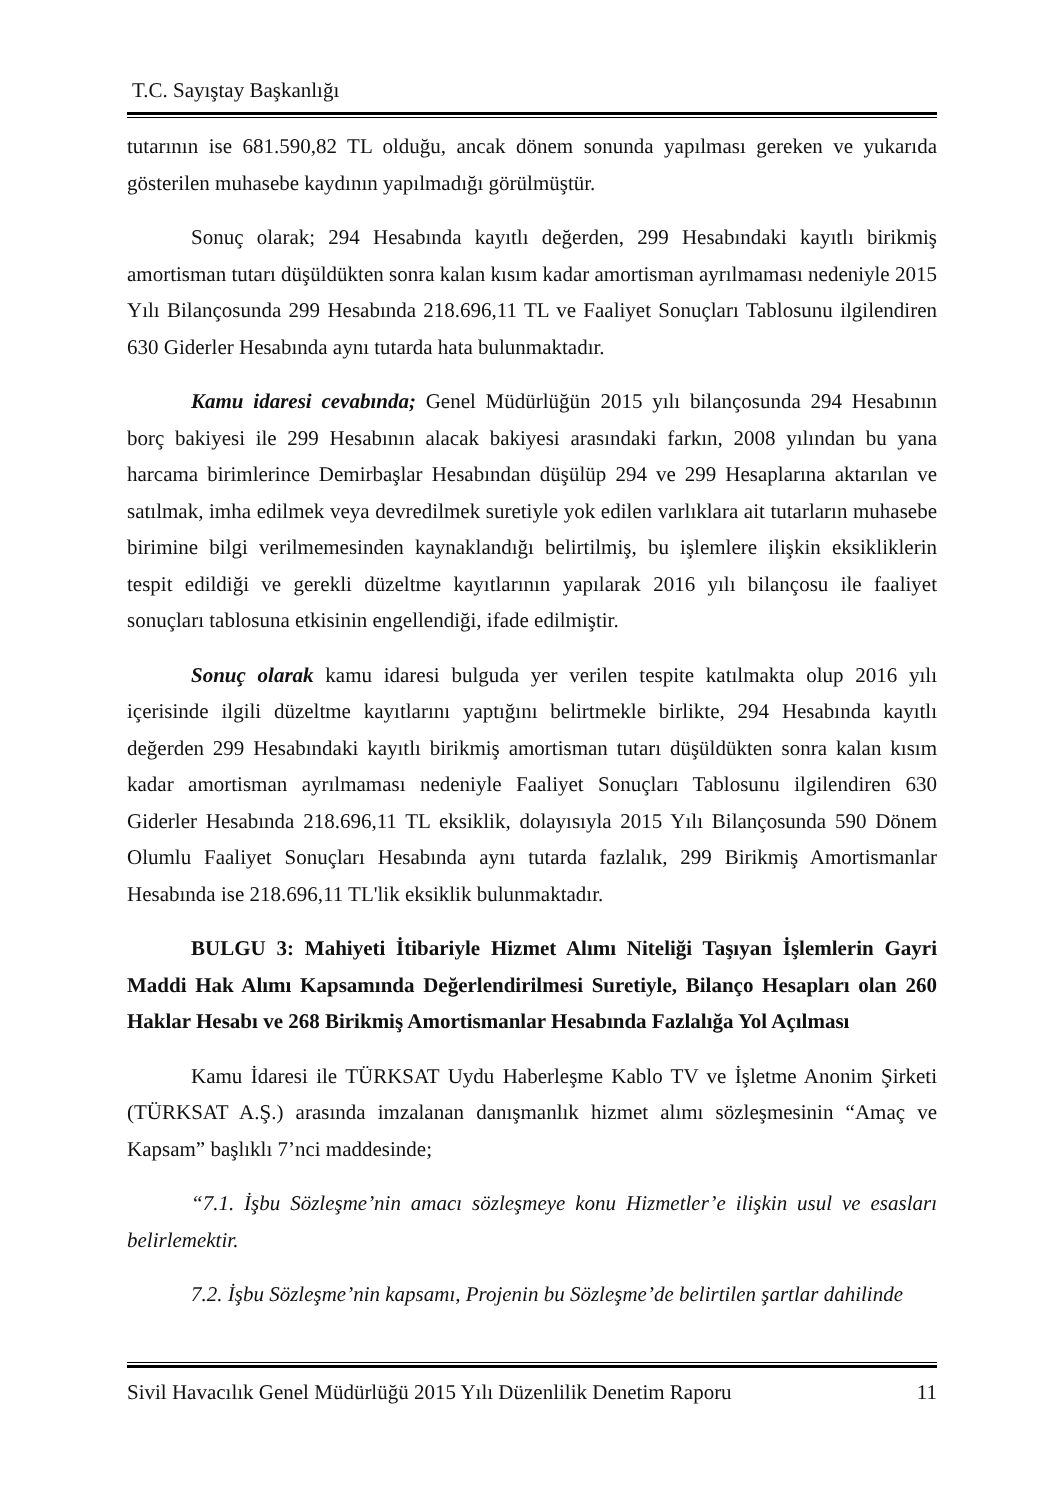T.C. Sayıştay Başkanlığı
tutarının ise 681.590,82 TL olduğu, ancak dönem sonunda yapılması gereken ve yukarıda gösterilen muhasebe kaydının yapılmadığı görülmüştür.
Sonuç olarak; 294 Hesabında kayıtlı değerden, 299 Hesabındaki kayıtlı birikmiş amortisman tutarı düşüldükten sonra kalan kısım kadar amortisman ayrılmaması nedeniyle 2015 Yılı Bilançosunda 299 Hesabında 218.696,11 TL ve Faaliyet Sonuçları Tablosunu ilgilendiren 630 Giderler Hesabında aynı tutarda hata bulunmaktadır.
Kamu idaresi cevabında; Genel Müdürlüğün 2015 yılı bilançosunda 294 Hesabının borç bakiyesi ile 299 Hesabının alacak bakiyesi arasındaki farkın, 2008 yılından bu yana harcama birimlerince Demirbaşlar Hesabından düşülüp 294 ve 299 Hesaplarına aktarılan ve satılmak, imha edilmek veya devredilmek suretiyle yok edilen varlıklara ait tutarların muhasebe birimine bilgi verilmemesinden kaynaklandığı belirtilmiş, bu işlemlere ilişkin eksikliklerin tespit edildiği ve gerekli düzeltme kayıtlarının yapılarak 2016 yılı bilançosu ile faaliyet sonuçları tablosuna etkisinin engellendiği, ifade edilmiştir.
Sonuç olarak kamu idaresi bulguda yer verilen tespite katılmakta olup 2016 yılı içerisinde ilgili düzeltme kayıtlarını yaptığını belirtmekle birlikte, 294 Hesabında kayıtlı değerden 299 Hesabındaki kayıtlı birikmiş amortisman tutarı düşüldükten sonra kalan kısım kadar amortisman ayrılmaması nedeniyle Faaliyet Sonuçları Tablosunu ilgilendiren 630 Giderler Hesabında 218.696,11 TL eksiklik, dolayısıyla 2015 Yılı Bilançosunda 590 Dönem Olumlu Faaliyet Sonuçları Hesabında aynı tutarda fazlalık, 299 Birikmiş Amortismanlar Hesabında ise 218.696,11 TL'lik eksiklik bulunmaktadır.
BULGU 3: Mahiyeti İtibariyle Hizmet Alımı Niteliği Taşıyan İşlemlerin Gayri Maddi Hak Alımı Kapsamında Değerlendirilmesi Suretiyle, Bilanço Hesapları olan 260 Haklar Hesabı ve 268 Birikmiş Amortismanlar Hesabında Fazlalığa Yol Açılması
Kamu İdaresi ile TÜRKSAT Uydu Haberleşme Kablo TV ve İşletme Anonim Şirketi (TÜRKSAT A.Ş.) arasında imzalanan danışmanlık hizmet alımı sözleşmesinin “Amaç ve Kapsam” başlıklı 7’nci maddesinde;
“7.1. İşbu Sözleşme’nin amacı sözleşmeye konu Hizmetler’e ilişkin usul ve esasları belirlemektir.
7.2. İşbu Sözleşme’nin kapsamı, Projenin bu Sözleşme’de belirtilen şartlar dahilinde
Sivil Havacılık Genel Müdürlüğü 2015 Yılı Düzenlilik Denetim Raporu 11